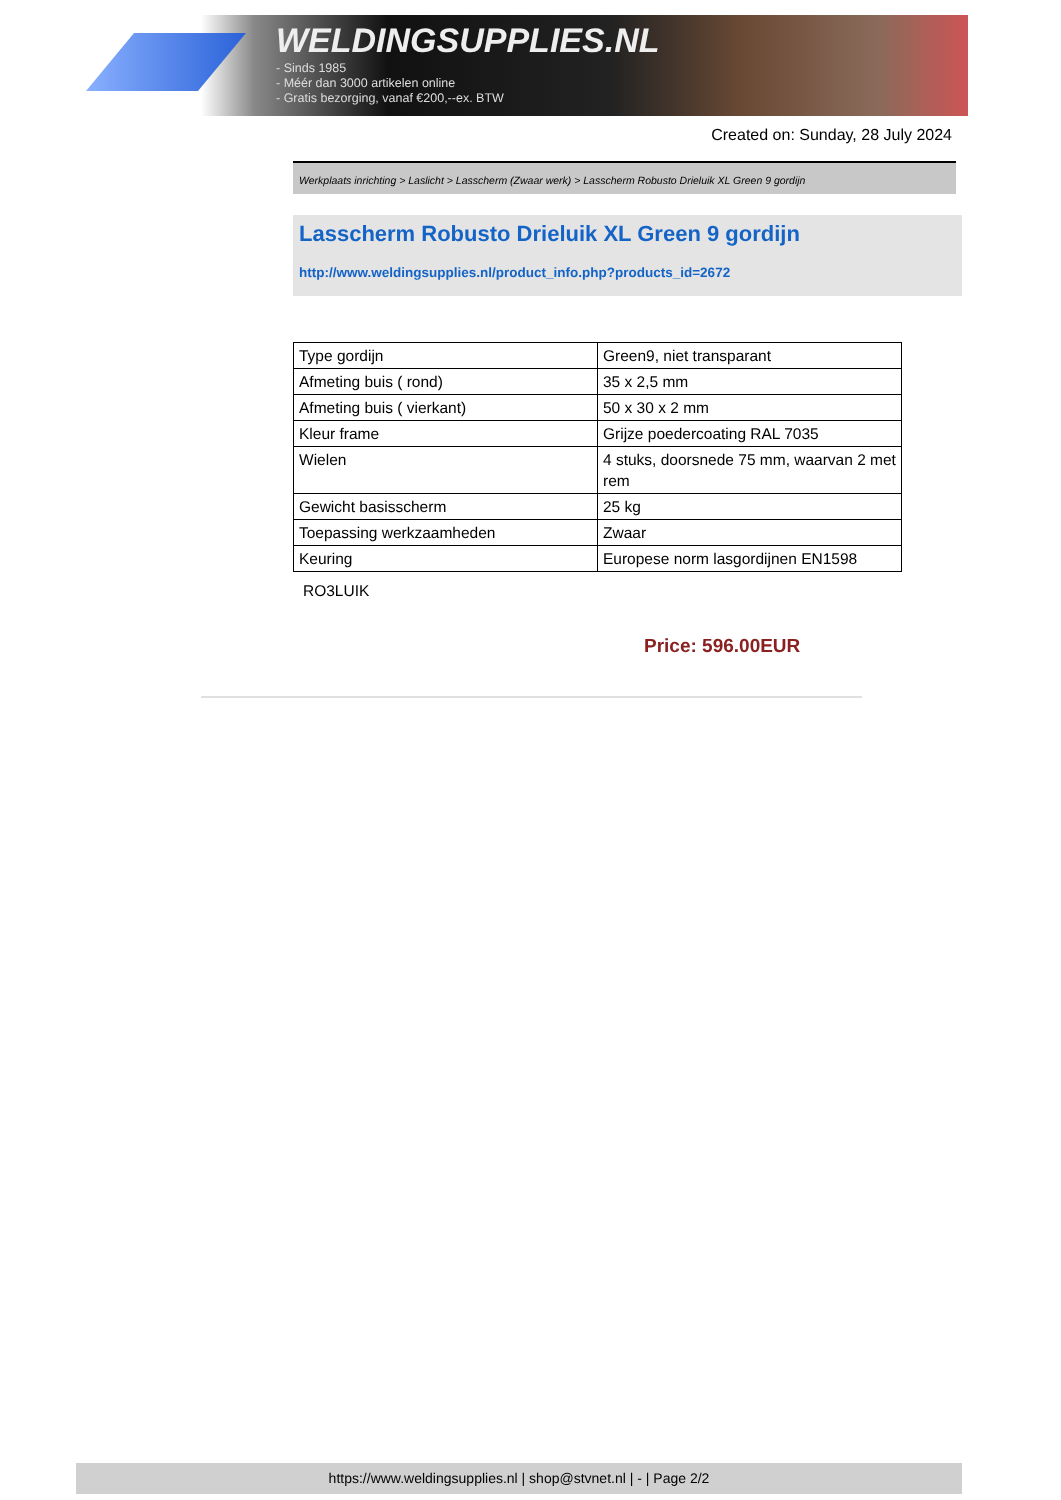WELDINGSUPPLIES.NL
- Sinds 1985
- Méér dan 3000 artikelen online
- Gratis bezorging, vanaf €200,--ex. BTW
Created on: Sunday, 28 July 2024
Werkplaats inrichting > Laslicht > Lasscherm (Zwaar werk) > Lasscherm Robusto Drieluik XL Green 9 gordijn
Lasscherm Robusto Drieluik XL Green 9 gordijn
http://www.weldingsupplies.nl/product_info.php?products_id=2672
| Type gordijn | Green9, niet transparant |
| Afmeting buis ( rond) | 35 x 2,5 mm |
| Afmeting buis ( vierkant) | 50 x 30 x 2 mm |
| Kleur frame | Grijze poedercoating RAL 7035 |
| Wielen | 4 stuks, doorsnede 75 mm, waarvan 2 met rem |
| Gewicht basisscherm | 25 kg |
| Toepassing werkzaamheden | Zwaar |
| Keuring | Europese norm lasgordijnen EN1598 |
RO3LUIK
Price: 596.00EUR
https://www.weldingsupplies.nl | shop@stvnet.nl | - | Page 2/2